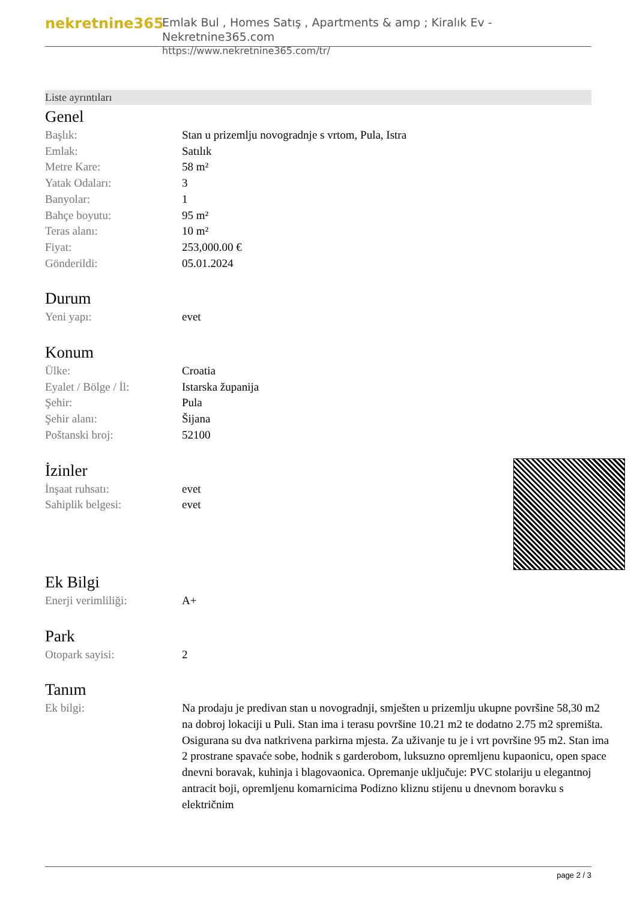nekretnine365
Emlak Bul , Homes Satış , Apartments & amp ; Kiralık Ev - Nekretnine365.com
https://www.nekretnine365.com/tr/
Liste ayrıntıları
Genel
| Başlık: | Stan u prizemlju novogradnje s vrtom, Pula, Istra |
| Emlak: | Satılık |
| Metre Kare: | 58 m² |
| Yatak Odaları: | 3 |
| Banyolar: | 1 |
| Bahçe boyutu: | 95 m² |
| Teras alanı: | 10 m² |
| Fiyat: | 253,000.00 € |
| Gönderildi: | 05.01.2024 |
Durum
| Yeni yapı: | evet |
Konum
| Ülke: | Croatia |
| Eyalet / Bölge / İl: | Istarska županija |
| Şehir: | Pula |
| Şehir alanı: | Šijana |
| Poštanski broj: | 52100 |
İzinler
| İnşaat ruhsatı: | evet |
| Sahiplik belgesi: | evet |
Ek Bilgi
| Enerji verimliliği: | A+ |
Park
| Otopark sayisi: | 2 |
Tanım
| Ek bilgi: | Na prodaju je predivan stan u novogradnji, smješten u prizemlju ukupne površine 58,30 m2 na dobroj lokaciji u Puli. Stan ima i terasu površine 10.21 m2 te dodatno 2.75 m2 spremišta. Osigurana su dva natkrivena parkirna mjesta. Za uživanje tu je i vrt površine 95 m2. Stan ima 2 prostrane spavaće sobe, hodnik s garderobom, luksuzno opremljenu kupaonicu, open space dnevni boravak, kuhinja i blagovaonica. Opremanje uključuje: PVC stolariju u elegantnoj antracit boji, opremljenu komarnicima Podizno kliznu stijenu u dnevnom boravku s električnim |
page 2 / 3